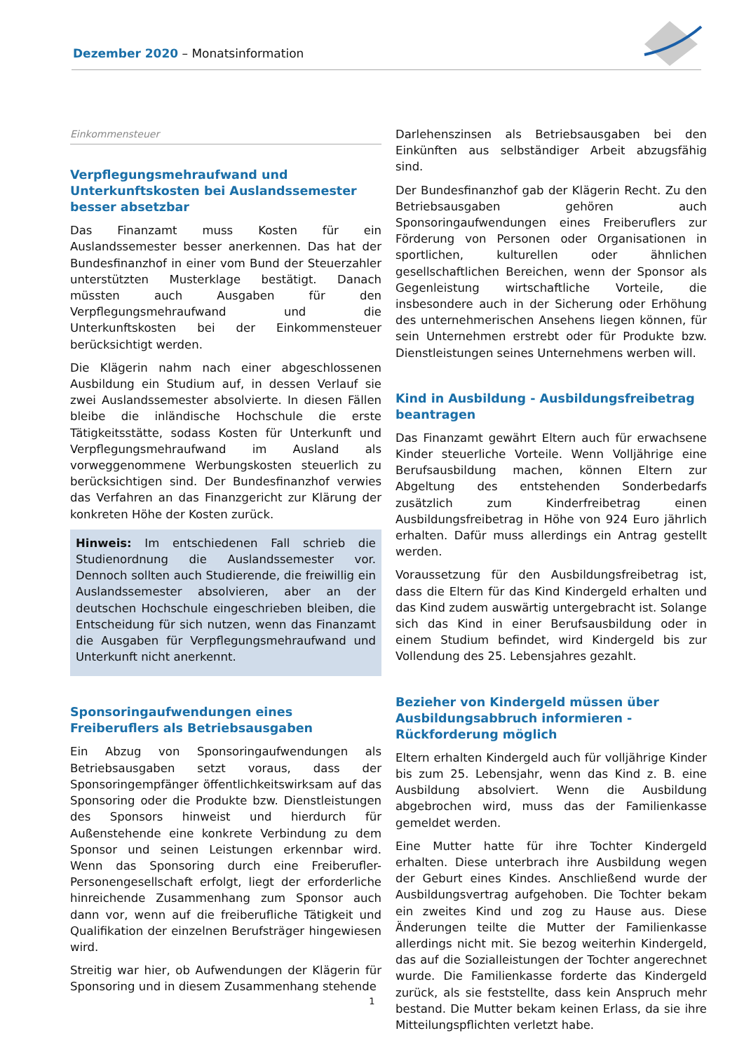Dezember 2020 – Monatsinformation
Einkommensteuer
Verpflegungsmehraufwand und Unterkunftskosten bei Auslandssemester besser absetzbar
Das Finanzamt muss Kosten für ein Auslandssemester besser anerkennen. Das hat der Bundesfinanzhof in einer vom Bund der Steuerzahler unterstützten Musterklage bestätigt. Danach müssten auch Ausgaben für den Verpflegungsmehraufwand und die Unterkunftskosten bei der Einkommensteuer berücksichtigt werden.
Die Klägerin nahm nach einer abgeschlossenen Ausbildung ein Studium auf, in dessen Verlauf sie zwei Auslandssemester absolvierte. In diesen Fällen bleibe die inländische Hochschule die erste Tätigkeitsstätte, sodass Kosten für Unterkunft und Verpflegungsmehraufwand im Ausland als vorweggenommene Werbungskosten steuerlich zu berücksichtigen sind. Der Bundesfinanzhof verwies das Verfahren an das Finanzgericht zur Klärung der konkreten Höhe der Kosten zurück.
Hinweis: Im entschiedenen Fall schrieb die Studienordnung die Auslandssemester vor. Dennoch sollten auch Studierende, die freiwillig ein Auslandssemester absolvieren, aber an der deutschen Hochschule eingeschrieben bleiben, die Entscheidung für sich nutzen, wenn das Finanzamt die Ausgaben für Verpflegungsmehraufwand und Unterkunft nicht anerkennt.
Sponsoringaufwendungen eines Freiberuflers als Betriebsausgaben
Ein Abzug von Sponsoringaufwendungen als Betriebsausgaben setzt voraus, dass der Sponsoringempfänger öffentlichkeitswirksam auf das Sponsoring oder die Produkte bzw. Dienstleistungen des Sponsors hinweist und hierdurch für Außenstehende eine konkrete Verbindung zu dem Sponsor und seinen Leistungen erkennbar wird. Wenn das Sponsoring durch eine Freiberufler-Personengesellschaft erfolgt, liegt der erforderliche hinreichende Zusammenhang zum Sponsor auch dann vor, wenn auf die freiberufliche Tätigkeit und Qualifikation der einzelnen Berufsträger hingewiesen wird.
Streitig war hier, ob Aufwendungen der Klägerin für Sponsoring und in diesem Zusammenhang stehende
Darlehenszinsen als Betriebsausgaben bei den Einkünften aus selbständiger Arbeit abzugsfähig sind.
Der Bundesfinanzhof gab der Klägerin Recht. Zu den Betriebsausgaben gehören auch Sponsoringaufwendungen eines Freiberuflers zur Förderung von Personen oder Organisationen in sportlichen, kulturellen oder ähnlichen gesellschaftlichen Bereichen, wenn der Sponsor als Gegenleistung wirtschaftliche Vorteile, die insbesondere auch in der Sicherung oder Erhöhung des unternehmerischen Ansehens liegen können, für sein Unternehmen erstrebt oder für Produkte bzw. Dienstleistungen seines Unternehmens werben will.
Kind in Ausbildung - Ausbildungsfreibetrag beantragen
Das Finanzamt gewährt Eltern auch für erwachsene Kinder steuerliche Vorteile. Wenn Volljährige eine Berufsausbildung machen, können Eltern zur Abgeltung des entstehenden Sonderbedarfs zusätzlich zum Kinderfreibetrag einen Ausbildungsfreibetrag in Höhe von 924 Euro jährlich erhalten. Dafür muss allerdings ein Antrag gestellt werden.
Voraussetzung für den Ausbildungsfreibetrag ist, dass die Eltern für das Kind Kindergeld erhalten und das Kind zudem auswärtig untergebracht ist. Solange sich das Kind in einer Berufsausbildung oder in einem Studium befindet, wird Kindergeld bis zur Vollendung des 25. Lebensjahres gezahlt.
Bezieher von Kindergeld müssen über Ausbildungsabbruch informieren - Rückforderung möglich
Eltern erhalten Kindergeld auch für volljährige Kinder bis zum 25. Lebensjahr, wenn das Kind z. B. eine Ausbildung absolviert. Wenn die Ausbildung abgebrochen wird, muss das der Familienkasse gemeldet werden.
Eine Mutter hatte für ihre Tochter Kindergeld erhalten. Diese unterbrach ihre Ausbildung wegen der Geburt eines Kindes. Anschließend wurde der Ausbildungsvertrag aufgehoben. Die Tochter bekam ein zweites Kind und zog zu Hause aus. Diese Änderungen teilte die Mutter der Familienkasse allerdings nicht mit. Sie bezog weiterhin Kindergeld, das auf die Sozialleistungen der Tochter angerechnet wurde. Die Familienkasse forderte das Kindergeld zurück, als sie feststellte, dass kein Anspruch mehr bestand. Die Mutter bekam keinen Erlass, da sie ihre Mitteilungspflichten verletzt habe.
1